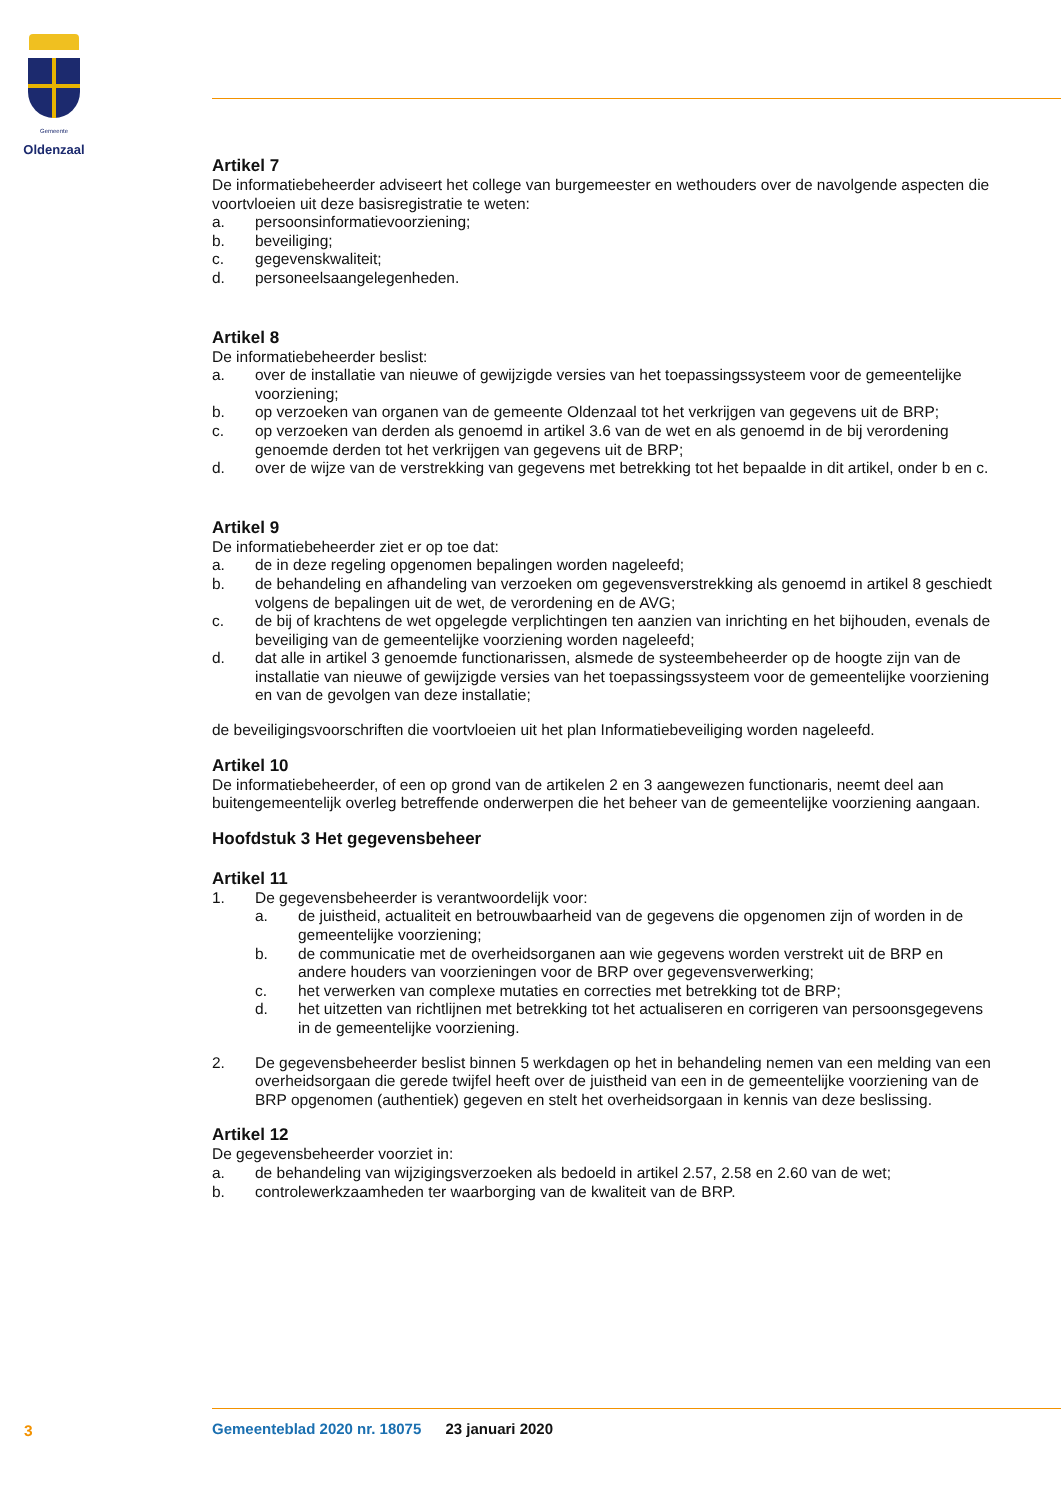Gemeente
Oldenzaal
Artikel 7
De informatiebeheerder adviseert het college van burgemeester en wethouders over de navolgende aspecten die voortvloeien uit deze basisregistratie te weten:
a. persoonsinformatievoorziening;
b. beveiliging;
c. gegevenskwaliteit;
d. personeelsaangelegenheden.
Artikel 8
De informatiebeheerder beslist:
a. over de installatie van nieuwe of gewijzigde versies van het toepassingssysteem voor de gemeentelijke voorziening;
b. op verzoeken van organen van de gemeente Oldenzaal tot het verkrijgen van gegevens uit de BRP;
c. op verzoeken van derden als genoemd in artikel 3.6 van de wet en als genoemd in de bij verordening genoemde derden tot het verkrijgen van gegevens uit de BRP;
d. over de wijze van de verstrekking van gegevens met betrekking tot het bepaalde in dit artikel, onder b en c.
Artikel 9
De informatiebeheerder ziet er op toe dat:
a. de in deze regeling opgenomen bepalingen worden nageleefd;
b. de behandeling en afhandeling van verzoeken om gegevensverstrekking als genoemd in artikel 8 geschiedt volgens de bepalingen uit de wet, de verordening en de AVG;
c. de bij of krachtens de wet opgelegde verplichtingen ten aanzien van inrichting en het bijhouden, evenals de beveiliging van de gemeentelijke voorziening worden nageleefd;
d. dat alle in artikel 3 genoemde functionarissen, alsmede de systeembeheerder op de hoogte zijn van de installatie van nieuwe of gewijzigde versies van het toepassingssysteem voor de gemeentelijke voorziening en van de gevolgen van deze installatie;
de beveiligingsvoorschriften die voortvloeien uit het plan Informatiebeveiliging worden nageleefd.
Artikel 10
De informatiebeheerder, of een op grond van de artikelen 2 en 3 aangewezen functionaris, neemt deel aan buitengemeentelijk overleg betreffende onderwerpen die het beheer van de gemeentelijke voorziening aangaan.
Hoofdstuk 3 Het gegevensbeheer
Artikel 11
1. De gegevensbeheerder is verantwoordelijk voor:
a. de juistheid, actualiteit en betrouwbaarheid van de gegevens die opgenomen zijn of worden in de gemeentelijke voorziening;
b. de communicatie met de overheidsorganen aan wie gegevens worden verstrekt uit de BRP en andere houders van voorzieningen voor de BRP over gegevensverwerking;
c. het verwerken van complexe mutaties en correcties met betrekking tot de BRP;
d. het uitzetten van richtlijnen met betrekking tot het actualiseren en corrigeren van persoonsgegevens in de gemeentelijke voorziening.
2. De gegevensbeheerder beslist binnen 5 werkdagen op het in behandeling nemen van een melding van een overheidsorgaan die gerede twijfel heeft over de juistheid van een in de gemeentelijke voorziening van de BRP opgenomen (authentiek) gegeven en stelt het overheidsorgaan in kennis van deze beslissing.
Artikel 12
De gegevensbeheerder voorziet in:
a. de behandeling van wijzigingsverzoeken als bedoeld in artikel 2.57, 2.58 en 2.60 van de wet;
b. controlewerkzaamheden ter waarborging van de kwaliteit van de BRP.
3
Gemeenteblad 2020 nr. 18075 23 januari 2020